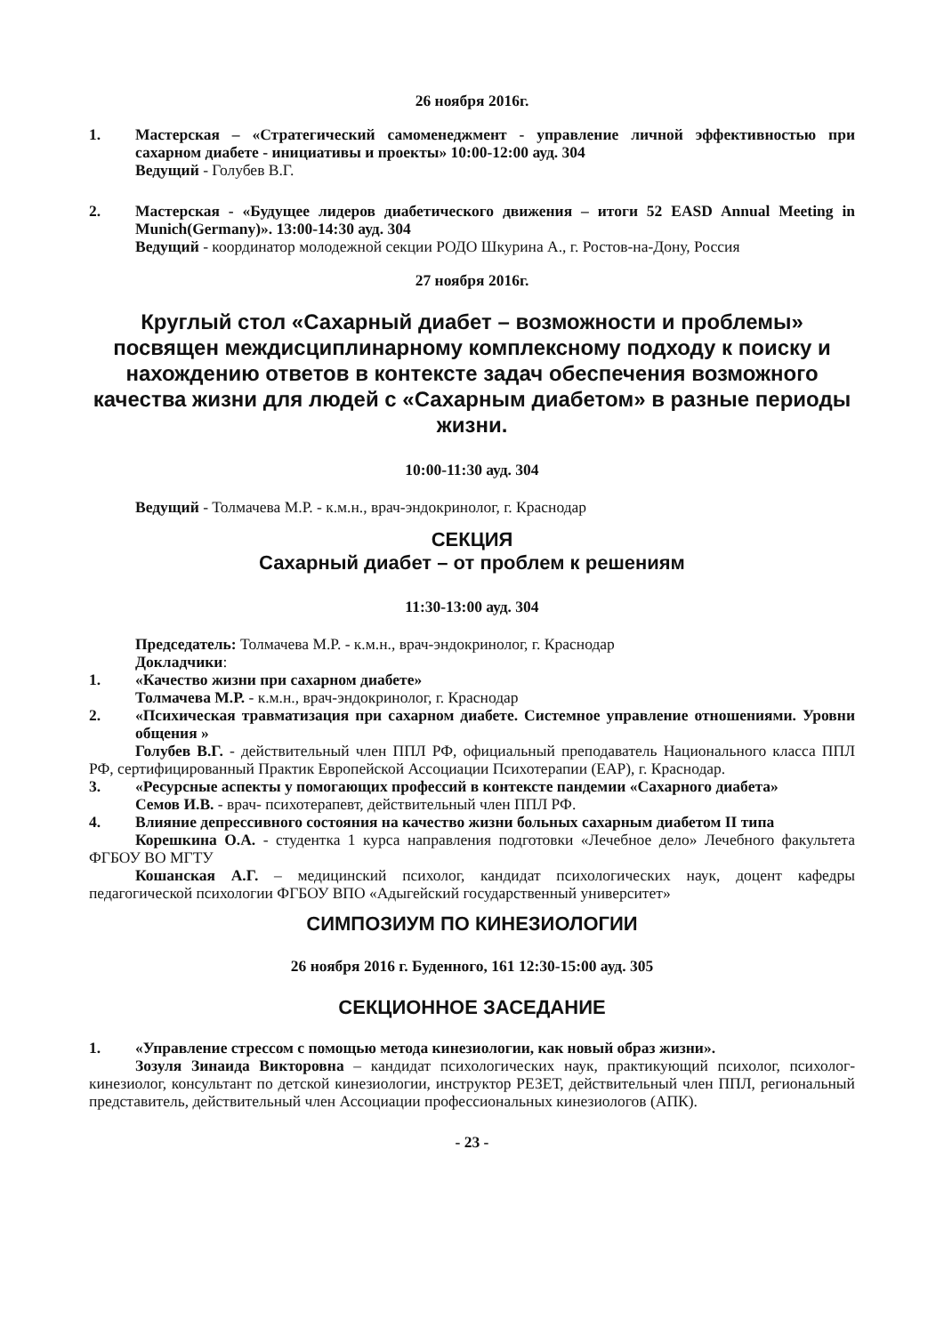26 ноября 2016г.
1. Мастерская – «Стратегический самоменеджмент - управление личной эффективностью при сахарном диабете - инициативы и проекты» 10:00-12:00 ауд. 304
Ведущий - Голубев В.Г.
2. Мастерская - «Будущее лидеров диабетического движения – итоги 52 EASD Annual Meeting in Munich(Germany)». 13:00-14:30 ауд. 304
Ведущий - координатор молодежной секции РОДО Шкурина А., г. Ростов-на-Дону, Россия
27 ноября 2016г.
Круглый стол «Сахарный диабет – возможности и проблемы» посвящен междисциплинарному комплексному подходу к поиску и нахождению ответов в контексте задач обеспечения возможного качества жизни для людей с «Сахарным диабетом» в разные периоды жизни.
10:00-11:30 ауд. 304
Ведущий - Толмачева М.Р. - к.м.н., врач-эндокринолог, г. Краснодар
СЕКЦИЯ
Сахарный диабет – от проблем к решениям
11:30-13:00 ауд. 304
Председатель: Толмачева М.Р. - к.м.н., врач-эндокринолог, г. Краснодар
Докладчики:
1. «Качество жизни при сахарном диабете»
Толмачева М.Р. - к.м.н., врач-эндокринолог, г. Краснодар
2. «Психическая травматизация при сахарном диабете. Системное управление отношениями. Уровни общения »
Голубев В.Г. - действительный член ППЛ РФ, официальный преподаватель Национального класса ППЛ РФ, сертифицированный Практик Европейской Ассоциации Психотерапии (ЕАР), г. Краснодар.
3. «Ресурсные аспекты у помогающих профессий в контексте пандемии «Сахарного диабета»
Семов И.В. - врач- психотерапевт, действительный член ППЛ РФ.
4. Влияние депрессивного состояния на качество жизни больных сахарным диабетом II типа
Корешкина О.А. - студентка 1 курса направления подготовки «Лечебное дело» Лечебного факультета ФГБОУ ВО МГТУ
Кошанская А.Г. – медицинский психолог, кандидат психологических наук, доцент кафедры педагогической психологии ФГБОУ ВПО «Адыгейский государственный университет»
СИМПОЗИУМ ПО КИНЕЗИОЛОГИИ
26 ноября 2016 г. Буденного, 161 12:30-15:00 ауд. 305
СЕКЦИОННОЕ ЗАСЕДАНИЕ
1. «Управление стрессом с помощью метода кинезиологии, как новый образ жизни».
Зозуля Зинаида Викторовна – кандидат психологических наук, практикующий психолог, психолог-кинезиолог, консультант по детской кинезиологии, инструктор РЕЗЕТ, действительный член ППЛ, региональный представитель, действительный член Ассоциации профессиональных кинезиологов (АПК).
- 23 -